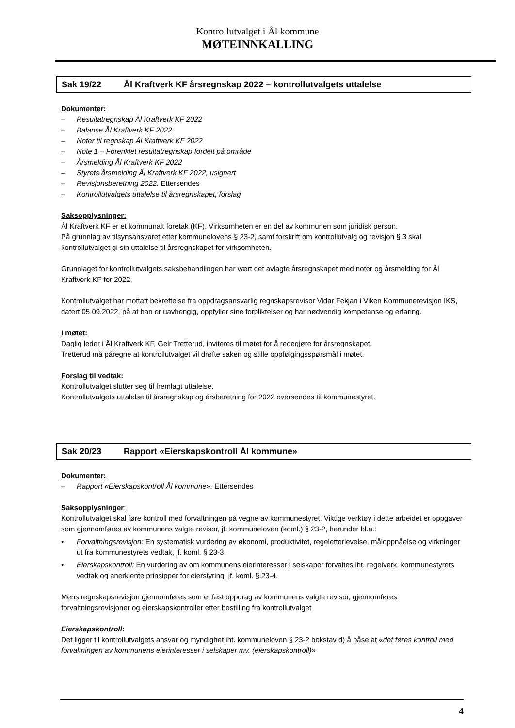Kontrollutvalget i Ål kommune
MØTEINNKALLING
Sak 19/22 Ål Kraftverk KF årsregnskap 2022 – kontrollutvalgets uttalelse
Dokumenter:
– Resultatregnskap Ål Kraftverk KF 2022
– Balanse Ål Kraftverk KF 2022
– Noter til regnskap Ål Kraftverk KF 2022
– Note 1 – Forenklet resultatregnskap fordelt på område
– Årsmelding Ål Kraftverk KF 2022
– Styrets årsmelding Ål Kraftverk KF 2022, usignert
– Revisjonsberetning 2022. Ettersendes
– Kontrollutvalgets uttalelse til årsregnskapet, forslag
Saksopplysninger:
Ål Kraftverk KF er et kommunalt foretak (KF). Virksomheten er en del av kommunen som juridisk person.
På grunnlag av tilsynsansvaret etter kommunelovens § 23-2, samt forskrift om kontrollutvalg og revisjon § 3 skal kontrollutvalget gi sin uttalelse til årsregnskapet for virksomheten.
Grunnlaget for kontrollutvalgets saksbehandlingen har vært det avlagte årsregnskapet med noter og årsmelding for Ål Kraftverk KF for 2022.
Kontrollutvalget har mottatt bekreftelse fra oppdragsansvarlig regnskapsrevisor Vidar Fekjan i Viken Kommunerevisjon IKS, datert 05.09.2022, på at han er uavhengig, oppfyller sine forpliktelser og har nødvendig kompetanse og erfaring.
I møtet:
Daglig leder i Ål Kraftverk KF, Geir Tretterud, inviteres til møtet for å redegjøre for årsregnskapet.
Tretterud må påregne at kontrollutvalget vil drøfte saken og stille oppfølgingsspørsmål i møtet.
Forslag til vedtak:
Kontrollutvalget slutter seg til fremlagt uttalelse.
Kontrollutvalgets uttalelse til årsregnskap og årsberetning for 2022 oversendes til kommunestyret.
Sak 20/23 Rapport «Eierskapskontroll Ål kommune»
Dokumenter:
– Rapport «Eierskapskontroll Ål kommune». Ettersendes
Saksopplysninger:
Kontrollutvalget skal føre kontroll med forvaltningen på vegne av kommunestyret. Viktige verktøy i dette arbeidet er oppgaver som gjennomføres av kommunens valgte revisor, jf. kommuneloven (koml.) § 23-2, herunder bl.a.:
• Forvaltningsrevisjon: En systematisk vurdering av økonomi, produktivitet, regeletterlevelse, måloppnåelse og virkninger ut fra kommunestyrets vedtak, jf. koml. § 23-3.
• Eierskapskontroll: En vurdering av om kommunens eierinteresser i selskaper forvaltes iht. regelverk, kommunestyrets vedtak og anerkjente prinsipper for eierstyring, jf. koml. § 23-4.
Mens regnskapsrevisjon gjennomføres som et fast oppdrag av kommunens valgte revisor, gjennomføres forvaltningsrevisjoner og eierskapskontroller etter bestilling fra kontrollutvalget
Eierskapskontroll:
Det ligger til kontrollutvalgets ansvar og myndighet iht. kommuneloven § 23-2 bokstav d) å påse at «det føres kontroll med forvaltningen av kommunens eierinteresser i selskaper mv. (eierskapskontroll)»
4